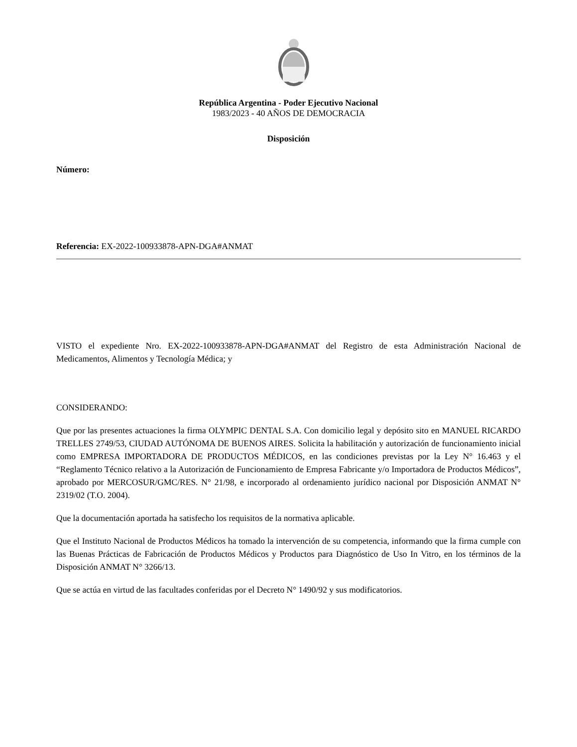República Argentina - Poder Ejecutivo Nacional
1983/2023 - 40 AÑOS DE DEMOCRACIA
Disposición
Número:
Referencia: EX-2022-100933878-APN-DGA#ANMAT
VISTO el expediente Nro. EX-2022-100933878-APN-DGA#ANMAT del Registro de esta Administración Nacional de Medicamentos, Alimentos y Tecnología Médica; y
CONSIDERANDO:
Que por las presentes actuaciones la firma OLYMPIC DENTAL S.A. Con domicilio legal y depósito sito en MANUEL RICARDO TRELLES 2749/53, CIUDAD AUTÓNOMA DE BUENOS AIRES. Solicita la habilitación y autorización de funcionamiento inicial como EMPRESA IMPORTADORA DE PRODUCTOS MÉDICOS, en las condiciones previstas por la Ley N° 16.463 y el “Reglamento Técnico relativo a la Autorización de Funcionamiento de Empresa Fabricante y/o Importadora de Productos Médicos”, aprobado por MERCOSUR/GMC/RES. N° 21/98, e incorporado al ordenamiento jurídico nacional por Disposición ANMAT N° 2319/02 (T.O. 2004).
Que la documentación aportada ha satisfecho los requisitos de la normativa aplicable.
Que el Instituto Nacional de Productos Médicos ha tomado la intervención de su competencia, informando que la firma cumple con las Buenas Prácticas de Fabricación de Productos Médicos y Productos para Diagnóstico de Uso In Vitro, en los términos de la Disposición ANMAT N° 3266/13.
Que se actúa en virtud de las facultades conferidas por el Decreto N° 1490/92 y sus modificatorios.